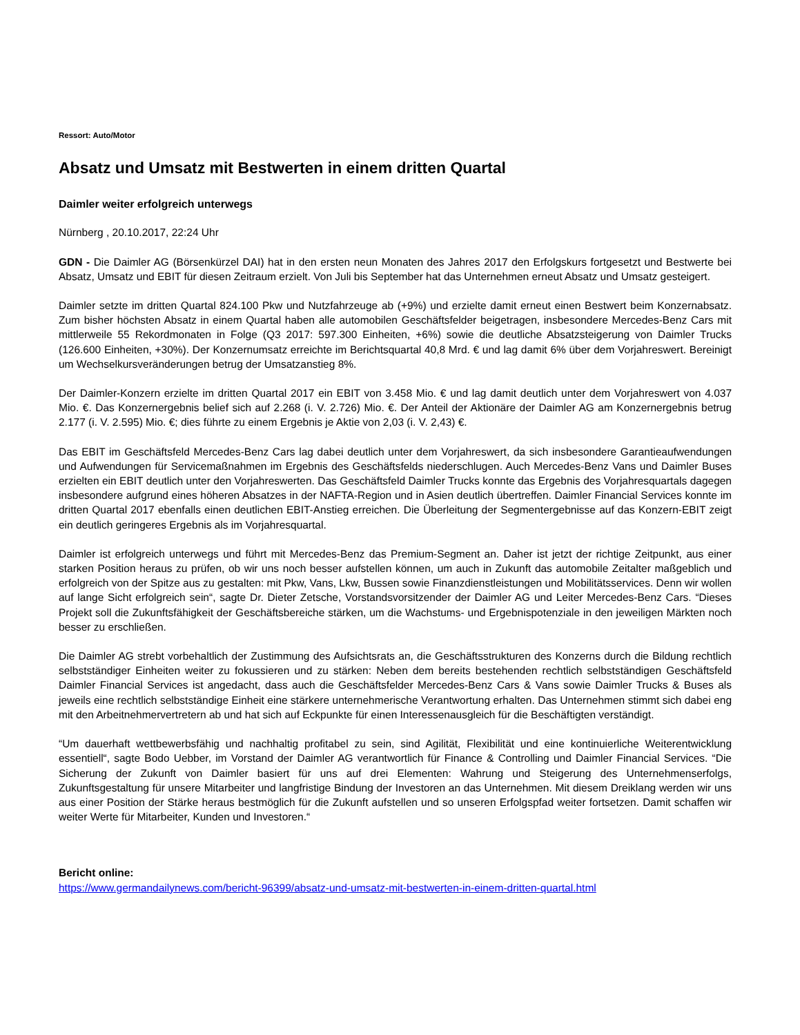Ressort: Auto/Motor
Absatz und Umsatz mit Bestwerten in einem dritten Quartal
Daimler weiter erfolgreich unterwegs
Nürnberg , 20.10.2017, 22:24 Uhr
GDN - Die Daimler AG (Börsenkürzel DAI) hat in den ersten neun Monaten des Jahres 2017 den Erfolgskurs fortgesetzt und Bestwerte bei Absatz, Umsatz und EBIT für diesen Zeitraum erzielt. Von Juli bis September hat das Unternehmen erneut Absatz und Umsatz gesteigert.
Daimler setzte im dritten Quartal 824.100 Pkw und Nutzfahrzeuge ab (+9%) und erzielte damit erneut einen Bestwert beim Konzernabsatz. Zum bisher höchsten Absatz in einem Quartal haben alle automobilen Geschäftsfelder beigetragen, insbesondere Mercedes-Benz Cars mit mittlerweile 55 Rekordmonaten in Folge (Q3 2017: 597.300 Einheiten, +6%) sowie die deutliche Absatzsteigerung von Daimler Trucks (126.600 Einheiten, +30%). Der Konzernumsatz erreichte im Berichtsquartal 40,8 Mrd. € und lag damit 6% über dem Vorjahreswert. Bereinigt um Wechselkursveränderungen betrug der Umsatzanstieg 8%.
Der Daimler-Konzern erzielte im dritten Quartal 2017 ein EBIT von 3.458 Mio. € und lag damit deutlich unter dem Vorjahreswert von 4.037 Mio. €. Das Konzernergebnis belief sich auf 2.268 (i. V. 2.726) Mio. €. Der Anteil der Aktionäre der Daimler AG am Konzernergebnis betrug 2.177 (i. V. 2.595) Mio. €; dies führte zu einem Ergebnis je Aktie von 2,03 (i. V. 2,43) €.
Das EBIT im Geschäftsfeld Mercedes-Benz Cars lag dabei deutlich unter dem Vorjahreswert, da sich insbesondere Garantieaufwendungen und Aufwendungen für Servicemaßnahmen im Ergebnis des Geschäftsfelds niederschlugen. Auch Mercedes-Benz Vans und Daimler Buses erzielten ein EBIT deutlich unter den Vorjahreswerten. Das Geschäftsfeld Daimler Trucks konnte das Ergebnis des Vorjahresquartals dagegen insbesondere aufgrund eines höheren Absatzes in der NAFTA-Region und in Asien deutlich übertreffen. Daimler Financial Services konnte im dritten Quartal 2017 ebenfalls einen deutlichen EBIT-Anstieg erreichen. Die Überleitung der Segmentergebnisse auf das Konzern-EBIT zeigt ein deutlich geringeres Ergebnis als im Vorjahresquartal.
Daimler ist erfolgreich unterwegs und führt mit Mercedes-Benz das Premium-Segment an. Daher ist jetzt der richtige Zeitpunkt, aus einer starken Position heraus zu prüfen, ob wir uns noch besser aufstellen können, um auch in Zukunft das automobile Zeitalter maßgeblich und erfolgreich von der Spitze aus zu gestalten: mit Pkw, Vans, Lkw, Bussen sowie Finanzdienstleistungen und Mobilitätsservices. Denn wir wollen auf lange Sicht erfolgreich sein“, sagte Dr. Dieter Zetsche, Vorstandsvorsitzender der Daimler AG und Leiter Mercedes-Benz Cars. “Dieses Projekt soll die Zukunftsfähigkeit der Geschäftsbereiche stärken, um die Wachstums- und Ergebnispotenziale in den jeweiligen Märkten noch besser zu erschließen.
Die Daimler AG strebt vorbehaltlich der Zustimmung des Aufsichtsrats an, die Geschäftsstrukturen des Konzerns durch die Bildung rechtlich selbstständiger Einheiten weiter zu fokussieren und zu stärken: Neben dem bereits bestehenden rechtlich selbstständigen Geschäftsfeld Daimler Financial Services ist angedacht, dass auch die Geschäftsfelder Mercedes-Benz Cars & Vans sowie Daimler Trucks & Buses als jeweils eine rechtlich selbstständige Einheit eine stärkere unternehmerische Verantwortung erhalten. Das Unternehmen stimmt sich dabei eng mit den Arbeitnehmervertretern ab und hat sich auf Eckpunkte für einen Interessenausgleich für die Beschäftigten verständigt.
“Um dauerhaft wettbewerbsfähig und nachhaltig profitabel zu sein, sind Agilität, Flexibilität und eine kontinuierliche Weiterentwicklung essentiell“, sagte Bodo Uebber, im Vorstand der Daimler AG verantwortlich für Finance & Controlling und Daimler Financial Services. “Die Sicherung der Zukunft von Daimler basiert für uns auf drei Elementen: Wahrung und Steigerung des Unternehmenserfolgs, Zukunftsgestaltung für unsere Mitarbeiter und langfristige Bindung der Investoren an das Unternehmen. Mit diesem Dreiklang werden wir uns aus einer Position der Stärke heraus bestmöglich für die Zukunft aufstellen und so unseren Erfolgspfad weiter fortsetzen. Damit schaffen wir weiter Werte für Mitarbeiter, Kunden und Investoren.“
Bericht online:
https://www.germandailynews.com/bericht-96399/absatz-und-umsatz-mit-bestwerten-in-einem-dritten-quartal.html